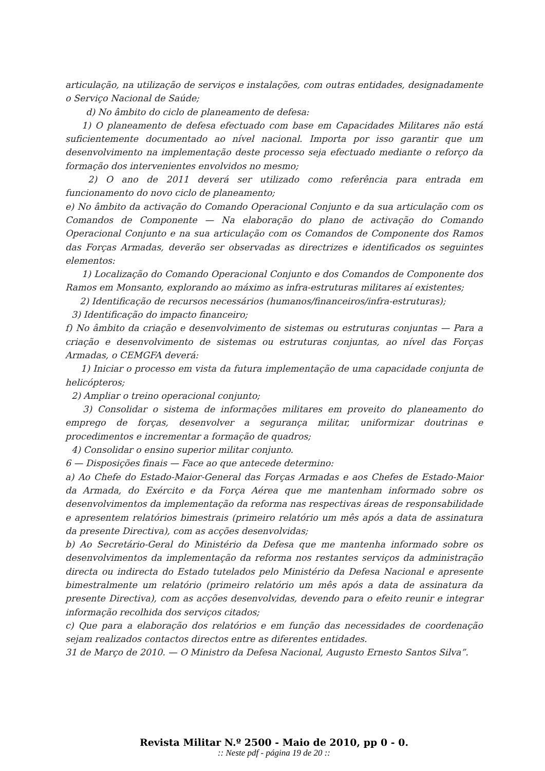articulação, na utilização de serviços e instalações, com outras entidades, designadamente o Serviço Nacional de Saúde;
d) No âmbito do ciclo de planeamento de defesa:
1) O planeamento de defesa efectuado com base em Capacidades Militares não está suficientemente documentado ao nível nacional. Importa por isso garantir que um desenvolvimento na implementação deste processo seja efectuado mediante o reforço da formação dos intervenientes envolvidos no mesmo;
2) O ano de 2011 deverá ser utilizado como referência para entrada em funcionamento do novo ciclo de planeamento;
e) No âmbito da activação do Comando Operacional Conjunto e da sua articulação com os Comandos de Componente — Na elaboração do plano de activação do Comando Operacional Conjunto e na sua articulação com os Comandos de Componente dos Ramos das Forças Armadas, deverão ser observadas as directrizes e identificados os seguintes elementos:
1) Localização do Comando Operacional Conjunto e dos Comandos de Componente dos Ramos em Monsanto, explorando ao máximo as infra-estruturas militares aí existentes;
2) Identificação de recursos necessários (humanos/financeiros/infra-estruturas);
3) Identificação do impacto financeiro;
f) No âmbito da criação e desenvolvimento de sistemas ou estruturas conjuntas — Para a criação e desenvolvimento de sistemas ou estruturas conjuntas, ao nível das Forças Armadas, o CEMGFA deverá:
1) Iniciar o processo em vista da futura implementação de uma capacidade conjunta de helicópteros;
2) Ampliar o treino operacional conjunto;
3) Consolidar o sistema de informações militares em proveito do planeamento do emprego de forças, desenvolver a segurança militar, uniformizar doutrinas e procedimentos e incrementar a formação de quadros;
4) Consolidar o ensino superior militar conjunto.
6 — Disposições finais — Face ao que antecede determino:
a) Ao Chefe do Estado-Maior-General das Forças Armadas e aos Chefes de Estado-Maior da Armada, do Exército e da Força Aérea que me mantenham informado sobre os desenvolvimentos da implementação da reforma nas respectivas áreas de responsabilidade e apresentem relatórios bimestrais (primeiro relatório um mês após a data de assinatura da presente Directiva), com as acções desenvolvidas;
b) Ao Secretário-Geral do Ministério da Defesa que me mantenha informado sobre os desenvolvimentos da implementação da reforma nos restantes serviços da administração directa ou indirecta do Estado tutelados pelo Ministério da Defesa Nacional e apresente bimestralmente um relatório (primeiro relatório um mês após a data de assinatura da presente Directiva), com as acções desenvolvidas, devendo para o efeito reunir e integrar informação recolhida dos serviços citados;
c) Que para a elaboração dos relatórios e em função das necessidades de coordenação sejam realizados contactos directos entre as diferentes entidades.
31 de Março de 2010. — O Ministro da Defesa Nacional, Augusto Ernesto Santos Silva”.
Revista Militar N.º 2500 - Maio de 2010, pp 0 - 0.
:: Neste pdf - página 19 de 20 ::